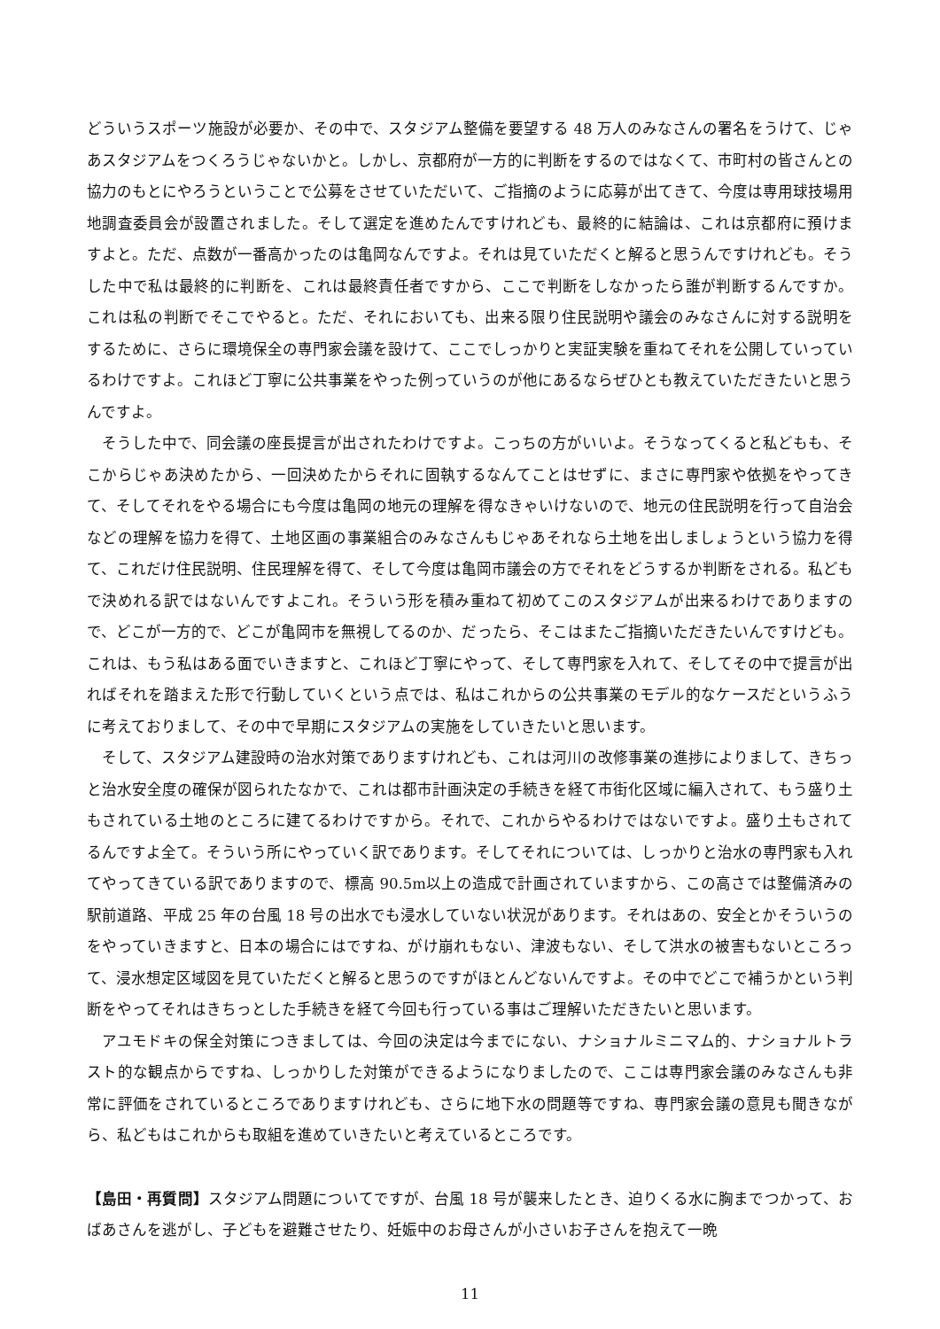どういうスポーツ施設が必要か、その中で、スタジアム整備を要望する 48 万人のみなさんの署名をうけて、じゃあスタジアムをつくろうじゃないかと。しかし、京都府が一方的に判断をするのではなくて、市町村の皆さんとの協力のもとにやろうということで公募をさせていただいて、ご指摘のように応募が出てきて、今度は専用球技場用地調査委員会が設置されました。そして選定を進めたんですけれども、最終的に結論は、これは京都府に預けますよと。ただ、点数が一番高かったのは亀岡なんですよ。それは見ていただくと解ると思うんですけれども。そうした中で私は最終的に判断を、これは最終責任者ですから、ここで判断をしなかったら誰が判断するんですか。これは私の判断でそこでやると。ただ、それにおいても、出来る限り住民説明や議会のみなさんに対する説明をするために、さらに環境保全の専門家会議を設けて、ここでしっかりと実証実験を重ねてそれを公開していっているわけですよ。これほど丁寧に公共事業をやった例っていうのが他にあるならぜひとも教えていただきたいと思うんですよ。
そうした中で、同会議の座長提言が出されたわけですよ。こっちの方がいいよ。そうなってくると私どもも、そこからじゃあ決めたから、一回決めたからそれに固執するなんてことはせずに、まさに専門家や依拠をやってきて、そしてそれをやる場合にも今度は亀岡の地元の理解を得なきゃいけないので、地元の住民説明を行って自治会などの理解を協力を得て、土地区画の事業組合のみなさんもじゃあそれなら土地を出しましょうという協力を得て、これだけ住民説明、住民理解を得て、そして今度は亀岡市議会の方でそれをどうするか判断をされる。私どもで決めれる訳ではないんですよこれ。そういう形を積み重ねて初めてこのスタジアムが出来るわけでありますので、どこが一方的で、どこが亀岡市を無視してるのか、だったら、そこはまたご指摘いただきたいんですけども。これは、もう私はある面でいきますと、これほど丁寧にやって、そして専門家を入れて、そしてその中で提言が出ればそれを踏まえた形で行動していくという点では、私はこれからの公共事業のモデル的なケースだというふうに考えておりまして、その中で早期にスタジアムの実施をしていきたいと思います。
そして、スタジアム建設時の治水対策でありますけれども、これは河川の改修事業の進捗によりまして、きちっと治水安全度の確保が図られたなかで、これは都市計画決定の手続きを経て市街化区域に編入されて、もう盛り土もされている土地のところに建てるわけですから。それで、これからやるわけではないですよ。盛り土もされてるんですよ全て。そういう所にやっていく訳であります。そしてそれについては、しっかりと治水の専門家も入れてやってきている訳でありますので、標高 90.5m以上の造成で計画されていますから、この高さでは整備済みの駅前道路、平成 25 年の台風 18 号の出水でも浸水していない状況があります。それはあの、安全とかそういうのをやっていきますと、日本の場合にはですね、がけ崩れもない、津波もない、そして洪水の被害もないところって、浸水想定区域図を見ていただくと解ると思うのですがほとんどないんですよ。その中でどこで補うかという判断をやってそれはきちっとした手続きを経て今回も行っている事はご理解いただきたいと思います。
アユモドキの保全対策につきましては、今回の決定は今までにない、ナショナルミニマム的、ナショナルトラスト的な観点からですね、しっかりした対策ができるようになりましたので、ここは専門家会議のみなさんも非常に評価をされているところでありますけれども、さらに地下水の問題等ですね、専門家会議の意見も聞きながら、私どもはこれからも取組を進めていきたいと考えているところです。
【島田・再質問】スタジアム問題についてですが、台風 18 号が襲来したとき、迫りくる水に胸までつかって、おばあさんを逃がし、子どもを避難させたり、妊娠中のお母さんが小さいお子さんを抱えて一晩
11